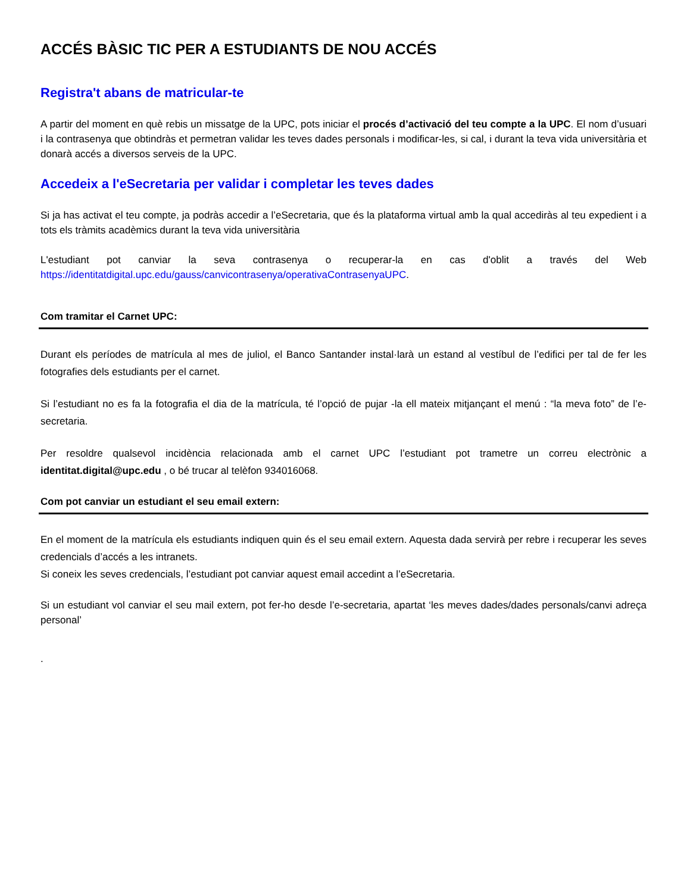ACCÉS BÀSIC TIC PER A ESTUDIANTS DE NOU ACCÉS
Registra't abans de matricular-te
A partir del moment en què rebis un missatge de la UPC, pots iniciar el procés d’activació del teu compte a la UPC. El nom d’usuari i la contrasenya que obtindràs et permetran validar les teves dades personals i modificar-les, si cal, i durant la teva vida universitària et donarà accés a diversos serveis de la UPC.
Accedeix a l'eSecretaria per validar i completar les teves dades
Si ja has activat el teu compte, ja podràs accedir a l’eSecretaria, que és la plataforma virtual amb la qual accediràs al teu expedient i a tots els tràmits acadèmics durant la teva vida universitària
L'estudiant pot canviar la seva contrasenya o recuperar-la en cas d'oblit a través del Web https://identitatdigital.upc.edu/gauss/canvicontrasenya/operativaContrasenyaUPC.
Com tramitar el Carnet UPC:
Durant els períodes de matrícula al mes de juliol, el Banco Santander instal·larà un estand al vestíbul de l’edifici per tal de fer les fotografies dels estudiants per el carnet.
Si l’estudiant no es fa la fotografia el dia de la matrícula, té l’opció de pujar -la ell mateix mitjançant el menú : “la meva foto” de l’e-secretaria.
Per resoldre qualsevol incidència relacionada amb el carnet UPC l’estudiant pot trametre un correu electrònic a identitat.digital@upc.edu , o bé trucar al telèfon 934016068.
Com pot canviar un estudiant el seu email extern:
En el moment de la matrícula els estudiants indiquen quin és el seu email extern. Aquesta dada servirà per rebre i recuperar les seves credencials d’accés a les intranets.
Si coneix les seves credencials, l’estudiant pot canviar aquest email accedint a l’eSecretaria.
Si un estudiant vol canviar el seu mail extern, pot fer-ho desde l’e-secretaria, apartat ‘les meves dades/dades personals/canvi adreça personal’
.